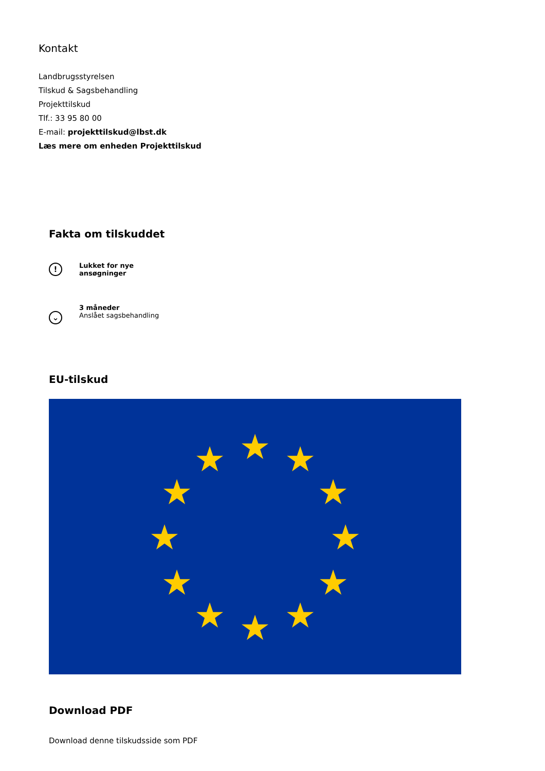Kontakt
Landbrugsstyrelsen
Tilskud & Sagsbehandling
Projekttilskud
Tlf.: 33 95 80 00
E-mail: projekttilskud@lbst.dk
Læs mere om enheden Projekttilskud
Fakta om tilskuddet
!
Lukket for nye
ansøgninger
⌄
3 måneder
Anslået sagsbehandling
EU-tilskud
Download PDF
Download denne tilskudsside som PDF